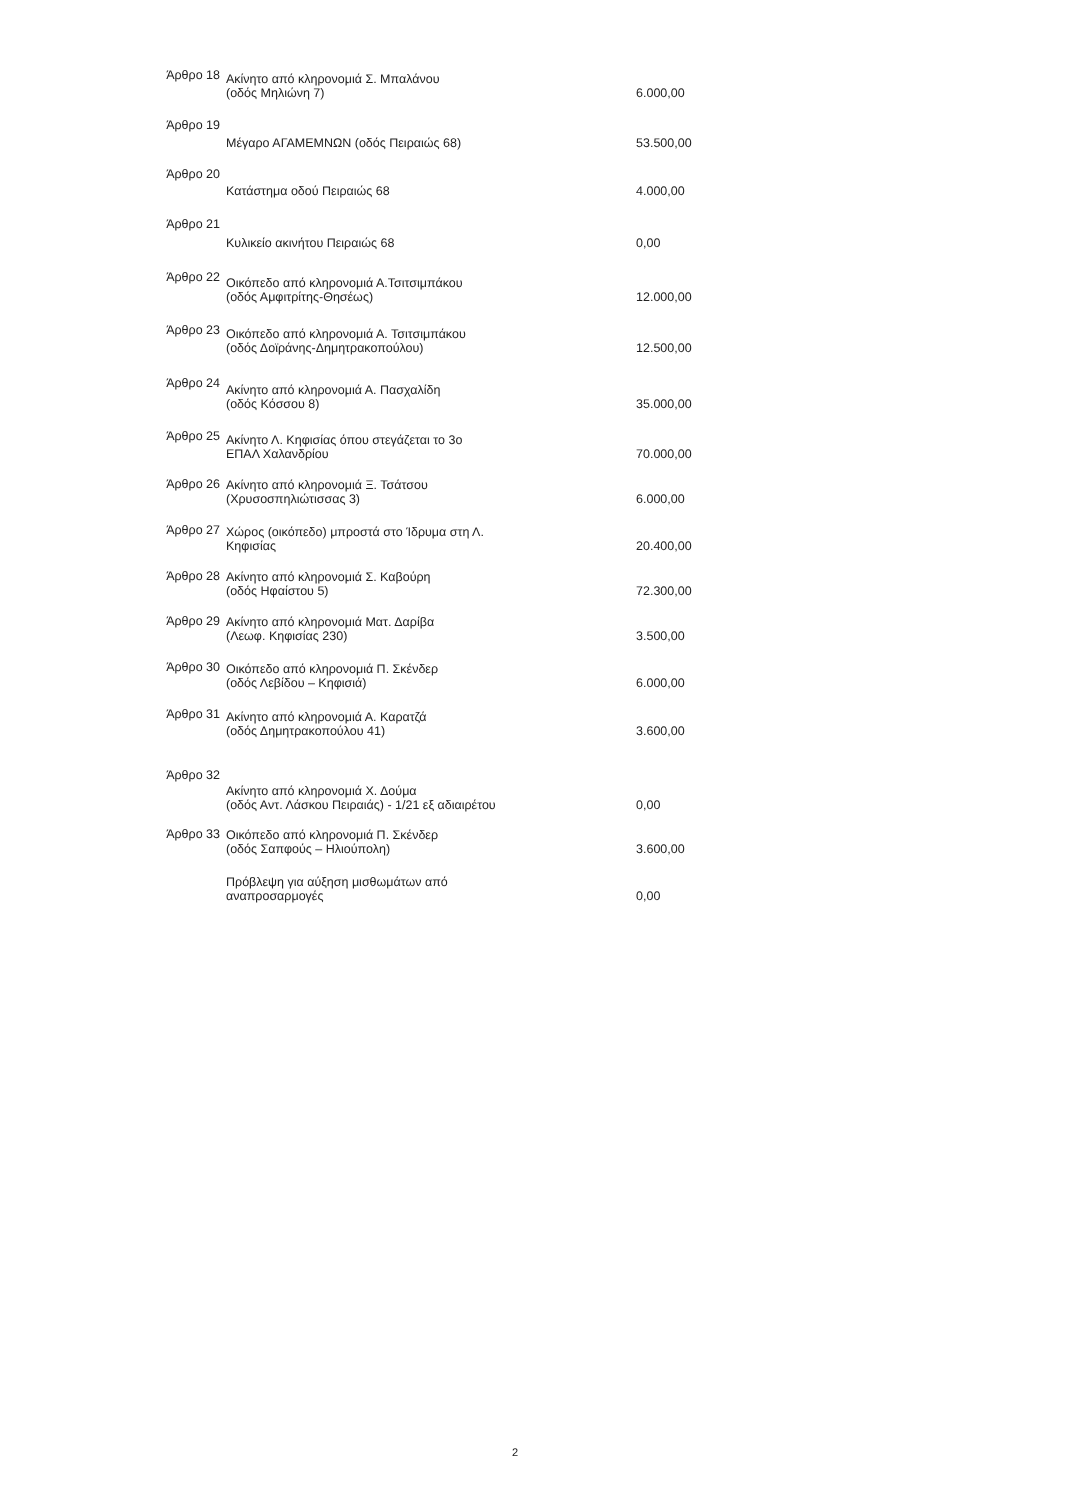| Άρθρο 18 | Ακίνητο από κληρονομιά Σ. Μπαλάνου (οδός Μηλιώνη 7) | 6.000,00 |
| Άρθρο 19 | Μέγαρο ΑΓΑΜΕΜΝΩΝ (οδός Πειραιώς 68) | 53.500,00 |
| Άρθρο 20 | Κατάστημα οδού Πειραιώς 68 | 4.000,00 |
| Άρθρο 21 | Κυλικείο ακινήτου Πειραιώς 68 | 0,00 |
| Άρθρο 22 | Οικόπεδο από κληρονομιά Α.Τσιτσιμπάκου (οδός Αμφιτρίτης-Θησέως) | 12.000,00 |
| Άρθρο 23 | Οικόπεδο από κληρονομιά Α. Τσιτσιμπάκου (οδός Δοϊράνης-Δημητρακοπούλου) | 12.500,00 |
| Άρθρο 24 | Ακίνητο από κληρονομιά Α. Πασχαλίδη (οδός Κόσσου 8) | 35.000,00 |
| Άρθρο 25 | Ακίνητο Λ. Κηφισίας όπου στεγάζεται το 3ο ΕΠΑΛ Χαλανδρίου | 70.000,00 |
| Άρθρο 26 | Ακίνητο από κληρονομιά Ξ. Τσάτσου (Χρυσοσπηλιώτισσας 3) | 6.000,00 |
| Άρθρο 27 | Χώρος (οικόπεδο) μπροστά στο Ίδρυμα στη Λ. Κηφισίας | 20.400,00 |
| Άρθρο 28 | Ακίνητο από κληρονομιά Σ. Καβούρη (οδός Ηφαίστου 5) | 72.300,00 |
| Άρθρο 29 | Ακίνητο από κληρονομιά Ματ. Δαρίβα (Λεωφ. Κηφισίας 230) | 3.500,00 |
| Άρθρο 30 | Οικόπεδο από κληρονομιά Π. Σκένδερ (οδός Λεβίδου – Κηφισιά) | 6.000,00 |
| Άρθρο 31 | Ακίνητο από κληρονομιά Α. Καρατζά (οδός Δημητρακοπούλου 41) | 3.600,00 |
| Άρθρο 32 | Ακίνητο από κληρονομιά Χ. Δούμα (οδός Αντ. Λάσκου Πειραιάς) - 1/21 εξ αδιαιρέτου | 0,00 |
| Άρθρο 33 | Οικόπεδο από κληρονομιά Π. Σκένδερ (οδός Σαπφούς – Ηλιούπολη) | 3.600,00 |
| | Πρόβλεψη για αύξηση μισθωμάτων από αναπροσαρμογές | 0,00 |
2